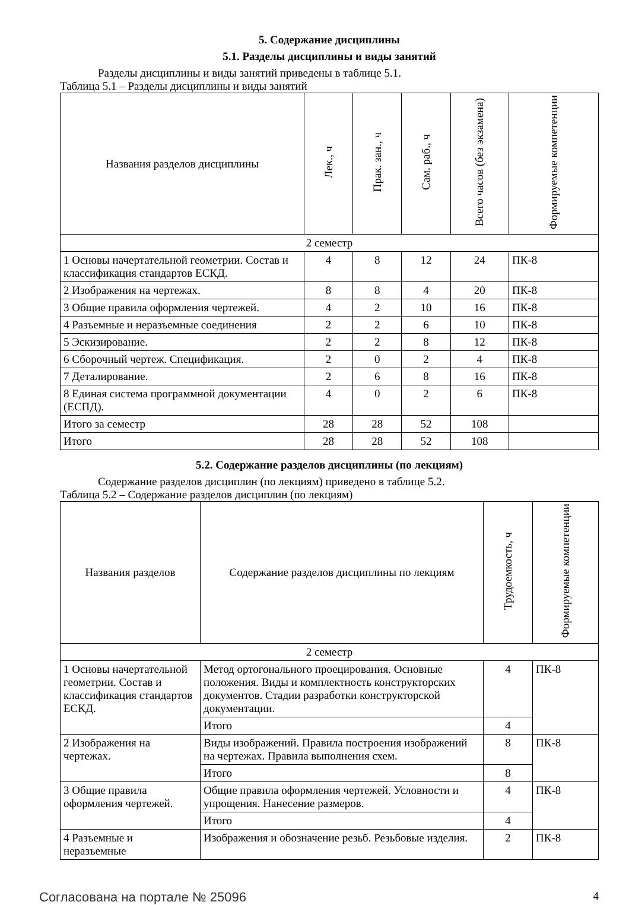5. Содержание дисциплины
5.1. Разделы дисциплины и виды занятий
Разделы дисциплины и виды занятий приведены в таблице 5.1.
Таблица 5.1 – Разделы дисциплины и виды занятий
| Названия разделов дисциплины | Лек., ч | Прак. зан., ч | Сам. раб., ч | Всего часов (без экзамена) | Формируемые компетенции |
| --- | --- | --- | --- | --- | --- |
| 2 семестр | | | | | |
| 1 Основы начертательной геометрии. Состав и классификация стандартов ЕСКД. | 4 | 8 | 12 | 24 | ПК-8 |
| 2 Изображения на чертежах. | 8 | 8 | 4 | 20 | ПК-8 |
| 3 Общие правила оформления чертежей. | 4 | 2 | 10 | 16 | ПК-8 |
| 4 Разъемные и неразъемные соединения | 2 | 2 | 6 | 10 | ПК-8 |
| 5 Эскизирование. | 2 | 2 | 8 | 12 | ПК-8 |
| 6 Сборочный чертеж. Спецификация. | 2 | 0 | 2 | 4 | ПК-8 |
| 7 Деталирование. | 2 | 6 | 8 | 16 | ПК-8 |
| 8 Единая система программной документации (ЕСПД). | 4 | 0 | 2 | 6 | ПК-8 |
| Итого за семестр | 28 | 28 | 52 | 108 | |
| Итого | 28 | 28 | 52 | 108 | |
5.2. Содержание разделов дисциплины (по лекциям)
Содержание разделов дисциплин (по лекциям) приведено в таблице 5.2.
Таблица 5.2 – Содержание разделов дисциплин (по лекциям)
| Названия разделов | Содержание разделов дисциплины по лекциям | Трудоемкость, ч | Формируемые компетенции |
| --- | --- | --- | --- |
| 2 семестр | | | |
| 1 Основы начертательной геометрии. Состав и классификация стандартов ЕСКД. | Метод ортогонального проецирования. Основные положения. Виды и комплектность конструкторских документов. Стадии разработки конструкторской документации. | 4 | ПК-8 |
| | Итого | 4 | |
| 2 Изображения на чертежах. | Виды изображений. Правила построения изображений на чертежах. Правила выполнения схем. | 8 | ПК-8 |
| | Итого | 8 | |
| 3 Общие правила оформления чертежей. | Общие правила оформления чертежей. Условности и упрощения. Нанесение размеров. | 4 | ПК-8 |
| | Итого | 4 | |
| 4 Разъемные и неразъемные | Изображения и обозначение резьб. Резьбовые изделия. | 2 | ПК-8 |
Согласована на портале № 25096 4